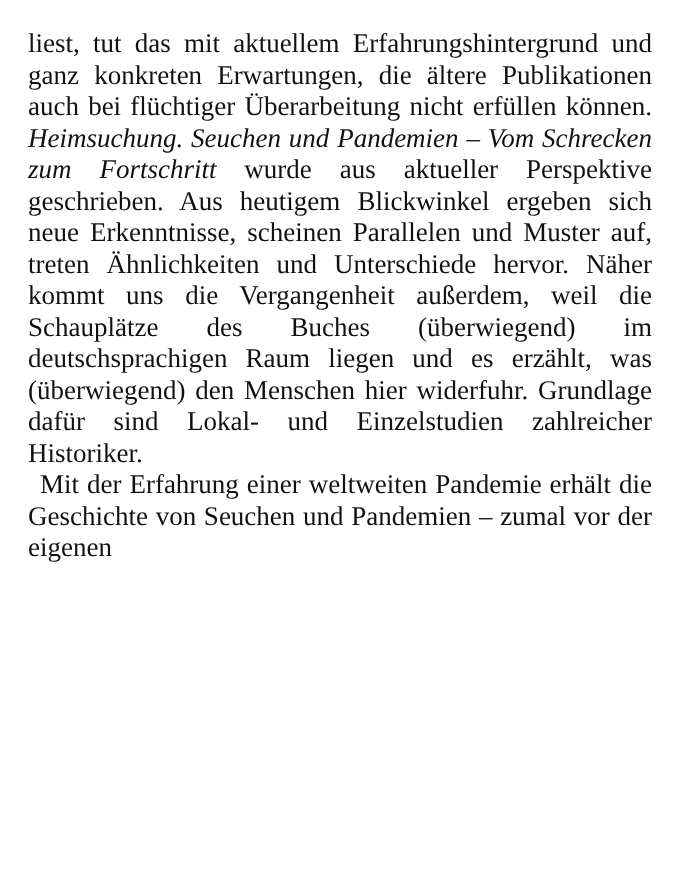liest, tut das mit aktuellem Erfahrungshintergrund und ganz konkreten Erwartungen, die ältere Publikationen auch bei flüchtiger Überarbeitung nicht erfüllen können. Heimsuchung. Seuchen und Pandemien – Vom Schrecken zum Fortschritt wurde aus aktueller Perspektive geschrieben. Aus heutigem Blickwinkel ergeben sich neue Erkenntnisse, scheinen Parallelen und Muster auf, treten Ähnlichkeiten und Unterschiede hervor. Näher kommt uns die Vergangenheit außerdem, weil die Schauplätze des Buches (überwiegend) im deutschsprachigen Raum liegen und es erzählt, was (überwiegend) den Menschen hier widerfuhr. Grundlage dafür sind Lokal- und Einzelstudien zahlreicher Historiker.
Mit der Erfahrung einer weltweiten Pandemie erhält die Geschichte von Seuchen und Pandemien – zumal vor der eigenen